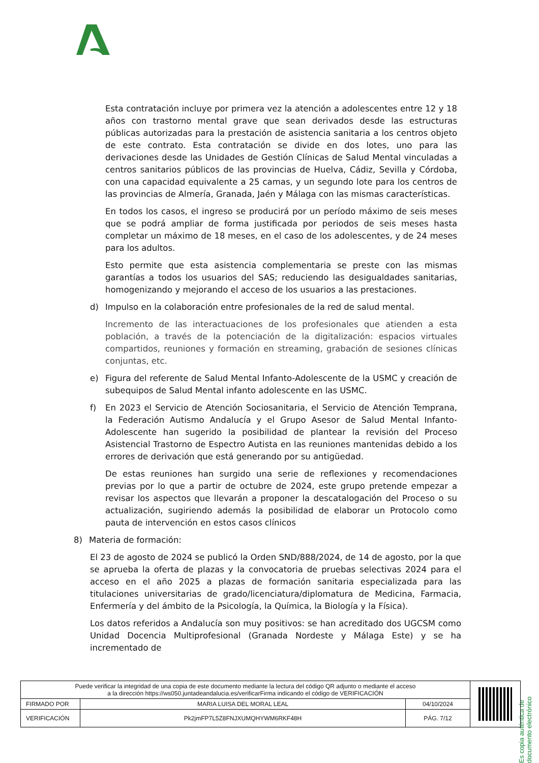Esta contratación incluye por primera vez la atención a adolescentes entre 12 y 18 años con trastorno mental grave que sean derivados desde las estructuras públicas autorizadas para la prestación de asistencia sanitaria a los centros objeto de este contrato. Esta contratación se divide en dos lotes, uno para las derivaciones desde las Unidades de Gestión Clínicas de Salud Mental vinculadas a centros sanitarios públicos de las provincias de Huelva, Cádiz, Sevilla y Córdoba, con una capacidad equivalente a 25 camas, y un segundo lote para los centros de las provincias de Almería, Granada, Jaén y Málaga con las mismas características.
En todos los casos, el ingreso se producirá por un período máximo de seis meses que se podrá ampliar de forma justificada por periodos de seis meses hasta completar un máximo de 18 meses, en el caso de los adolescentes, y de 24 meses para los adultos.
Esto permite que esta asistencia complementaria se preste con las mismas garantías a todos los usuarios del SAS; reduciendo las desigualdades sanitarias, homogenizando y mejorando el acceso de los usuarios a las prestaciones.
d) Impulso en la colaboración entre profesionales de la red de salud mental.
Incremento de las interactuaciones de los profesionales que atienden a esta población, a través de la potenciación de la digitalización: espacios virtuales compartidos, reuniones y formación en streaming, grabación de sesiones clínicas conjuntas, etc.
e) Figura del referente de Salud Mental Infanto-Adolescente de la USMC y creación de subequipos de Salud Mental infanto adolescente en las USMC.
f) En 2023 el Servicio de Atención Sociosanitaria, el Servicio de Atención Temprana, la Federación Autismo Andalucía y el Grupo Asesor de Salud Mental Infanto-Adolescente han sugerido la posibilidad de plantear la revisión del Proceso Asistencial Trastorno de Espectro Autista en las reuniones mantenidas debido a los errores de derivación que está generando por su antigüedad.
De estas reuniones han surgido una serie de reflexiones y recomendaciones previas por lo que a partir de octubre de 2024, este grupo pretende empezar a revisar los aspectos que llevarán a proponer la descatalogación del Proceso o su actualización, sugiriendo además la posibilidad de elaborar un Protocolo como pauta de intervención en estos casos clínicos
8) Materia de formación:
El 23 de agosto de 2024 se publicó la Orden SND/888/2024, de 14 de agosto, por la que se aprueba la oferta de plazas y la convocatoria de pruebas selectivas 2024 para el acceso en el año 2025 a plazas de formación sanitaria especializada para las titulaciones universitarias de grado/licenciatura/diplomatura de Medicina, Farmacia, Enfermería y del ámbito de la Psicología, la Química, la Biología y la Física).
Los datos referidos a Andalucía son muy positivos: se han acreditado dos UGCSM como Unidad Docencia Multiprofesional (Granada Nordeste y Málaga Este) y se ha incrementado de
Es copia auténtica de documento electrónico
| Puede verificar la integridad de una copia de este documento mediante la lectura del código QR adjunto o mediante el acceso a la dirección https://ws050.juntadeandalucia.es/verificarFirma indicando el código de VERIFICACIÓN | | | |
| FIRMADO POR | MARIA LUISA DEL MORAL LEAL | 04/10/2024 | |
| VERIFICACIÓN | Pk2jmFP7L5Z8FNJXUMQHYWM6RKF48H | PÁG. 7/12 | |